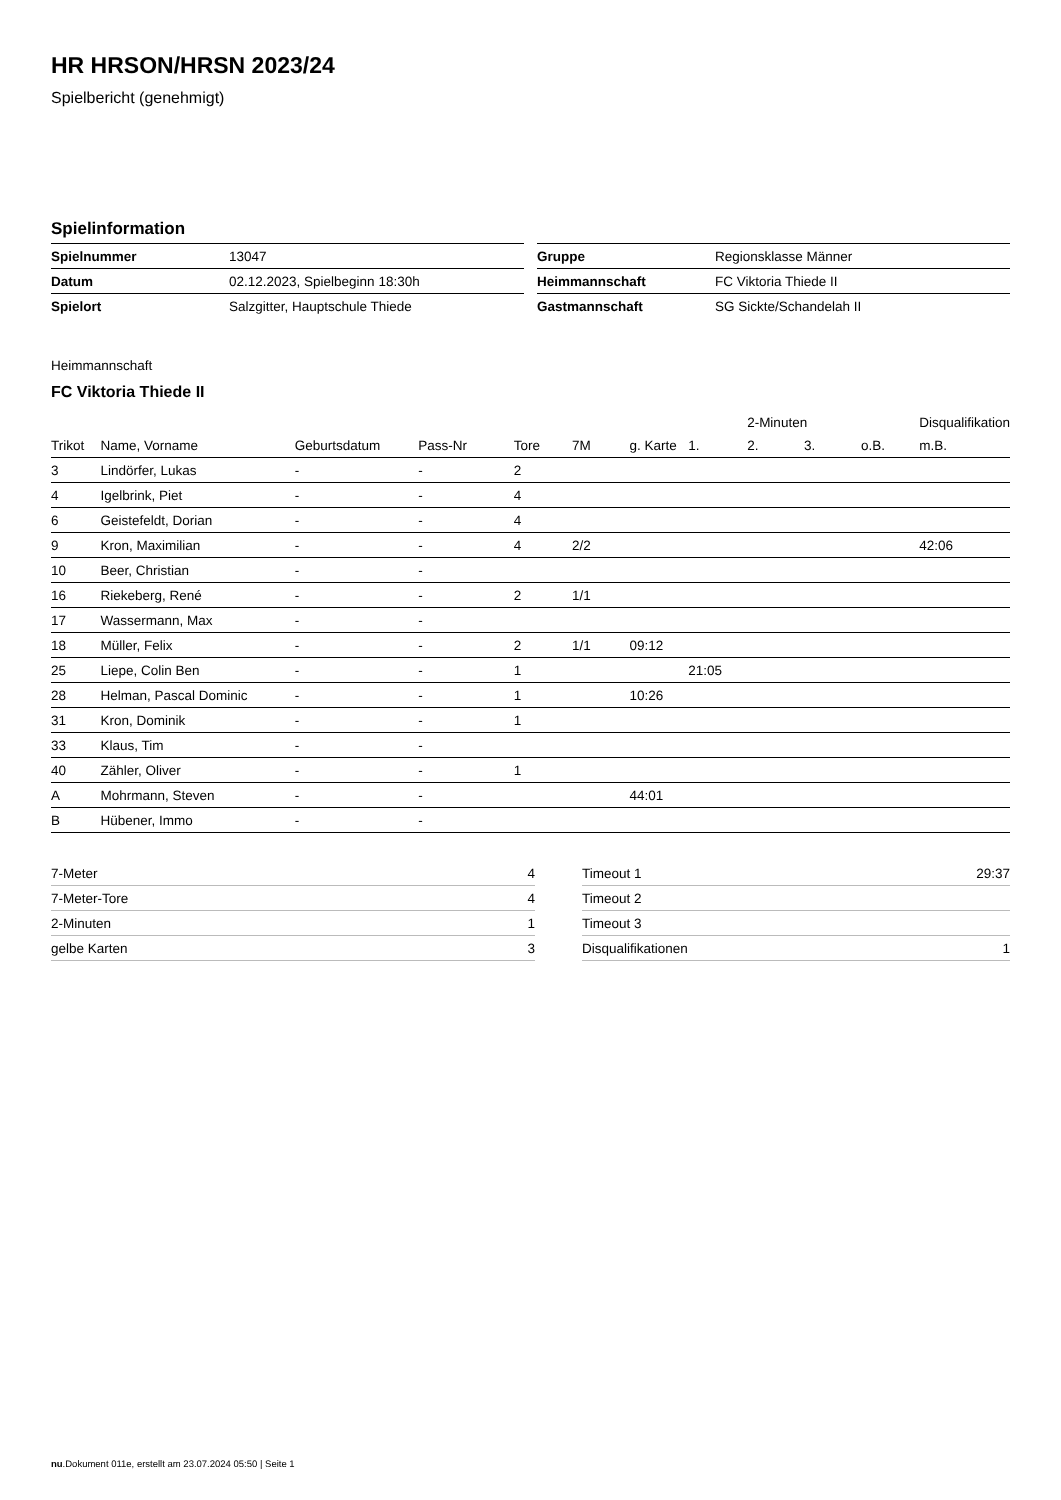HR HRSON/HRSN 2023/24
Spielbericht (genehmigt)
Spielinformation
| Spielnummer | 13047 |
| Datum | 02.12.2023, Spielbeginn 18:30h |
| Spielort | Salzgitter, Hauptschule Thiede |
| Gruppe | Regionsklasse Männer |
| Heimmannschaft | FC Viktoria Thiede II |
| Gastmannschaft | SG Sickte/Schandelah II |
Heimmannschaft
FC Viktoria Thiede II
| | | | | | | | | 2-Minuten | | | Disqualifikation |
| --- | --- | --- | --- | --- | --- | --- | --- | --- | --- | --- | --- |
| Trikot | Name, Vorname | Geburtsdatum | Pass-Nr | Tore | 7M | g. Karte | 1. | 2. | 3. | o.B. | m.B. |
| 3 | Lindörfer, Lukas | - | - | 2 | | | | | | | |
| 4 | Igelbrink, Piet | - | - | 4 | | | | | | | |
| 6 | Geistefeldt, Dorian | - | - | 4 | | | | | | | |
| 9 | Kron, Maximilian | - | - | 4 | 2/2 | | | | | | 42:06 |
| 10 | Beer, Christian | - | - | | | | | | | | |
| 16 | Riekeberg, René | - | - | 2 | 1/1 | | | | | | |
| 17 | Wassermann, Max | - | - | | | | | | | | |
| 18 | Müller, Felix | - | - | 2 | 1/1 | 09:12 | | | | | |
| 25 | Liepe, Colin Ben | - | - | 1 | | | 21:05 | | | | |
| 28 | Helman, Pascal Dominic | - | - | 1 | | 10:26 | | | | | |
| 31 | Kron, Dominik | - | - | 1 | | | | | | | |
| 33 | Klaus, Tim | - | - | | | | | | | | |
| 40 | Zähler, Oliver | - | - | 1 | | | | | | | |
| A | Mohrmann, Steven | - | - | | | 44:01 | | | | | |
| B | Hübener, Immo | - | - | | | | | | | | |
| 7-Meter | 4 |
| 7-Meter-Tore | 4 |
| 2-Minuten | 1 |
| gelbe Karten | 3 |
| Timeout 1 | 29:37 |
| Timeout 2 | |
| Timeout 3 | |
| Disqualifikationen | 1 |
nu.Dokument 011e, erstellt am 23.07.2024 05:50 | Seite 1